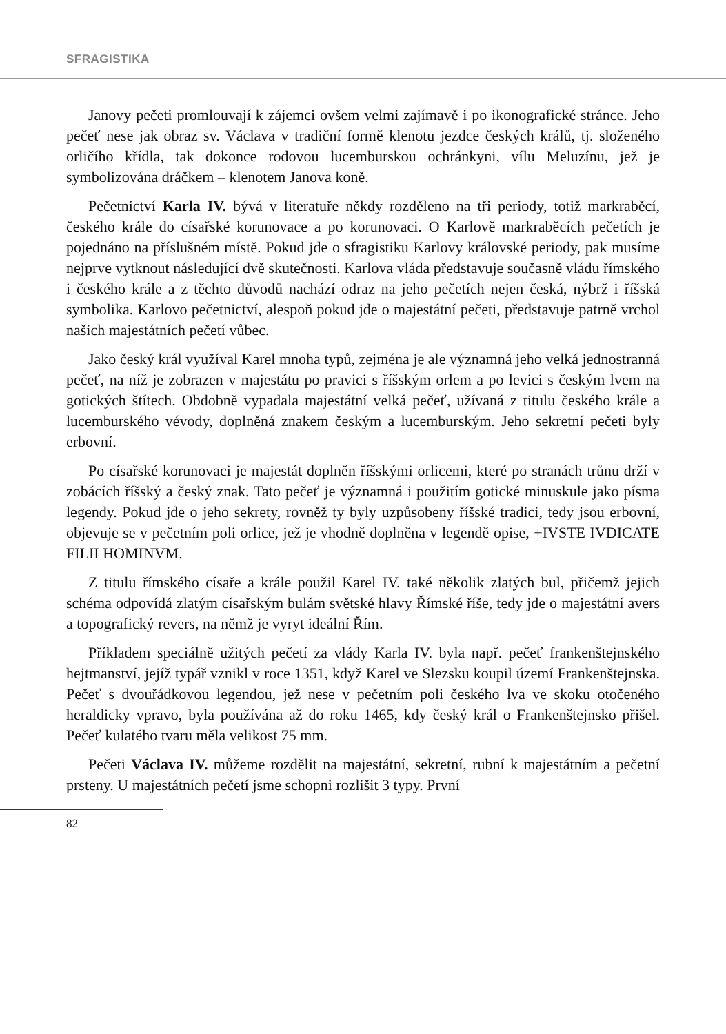SFRAGISTIKA
Janovy pečeti promlouvají k zájemci ovšem velmi zajímavě i po ikonografické stránce. Jeho pečeť nese jak obraz sv. Václava v tradiční formě klenotu jezdce českých králů, tj. složeného orličího křídla, tak dokonce rodovou lucemburskou ochránkyni, vílu Meluzínu, jež je symbolizována dráčkem – klenotem Janova koně.
Pečetnictví Karla IV. bývá v literatuře někdy rozděleno na tři periody, totiž markraběcí, českého krále do císařské korunovace a po korunovaci. O Karlově markraběcích pečetích je pojednáno na příslušném místě. Pokud jde o sfragistiku Karlovy královské periody, pak musíme nejprve vytknout následující dvě skutečnosti. Karlova vláda představuje současně vládu římského i českého krále a z těchto důvodů nachází odraz na jeho pečetích nejen česká, nýbrž i říšská symbolika. Karlovo pečetnictví, alespoň pokud jde o majestátní pečeti, představuje patrně vrchol našich majestátních pečetí vůbec.
Jako český král využíval Karel mnoha typů, zejména je ale významná jeho velká jednostranná pečeť, na níž je zobrazen v majestátu po pravici s říšským orlem a po levici s českým lvem na gotických štítech. Obdobně vypadala majestátní velká pečeť, užívaná z titulu českého krále a lucemburského vévody, doplněná znakem českým a lucemburským. Jeho sekretní pečeti byly erbovní.
Po císařské korunovaci je majestát doplněn říšskými orlicemi, které po stranách trůnu drží v zobácích říšský a český znak. Tato pečeť je významná i použitím gotické minuskule jako písma legendy. Pokud jde o jeho sekrety, rovněž ty byly uzpůsobeny říšské tradici, tedy jsou erbovní, objevuje se v pečetním poli orlice, jež je vhodně doplněna v legendě opise, +IVSTE IVDICATE FILII HOMINVM.
Z titulu římského císaře a krále použil Karel IV. také několik zlatých bul, přičemž jejich schéma odpovídá zlatým císařským bulám světské hlavy Římské říše, tedy jde o majestátní avers a topografický revers, na němž je vyryt ideální Řím.
Příkladem speciálně užitých pečetí za vlády Karla IV. byla např. pečeť frankenštejnského hejtmanství, jejíž typář vznikl v roce 1351, když Karel ve Slezsku koupil území Frankenštejnska. Pečeť s dvouřádkovou legendou, jež nese v pečetním poli českého lva ve skoku otočeného heraldicky vpravo, byla používána až do roku 1465, kdy český král o Frankenštejnsko přišel. Pečeť kulatého tvaru měla velikost 75 mm.
Pečeti Václava IV. můžeme rozdělit na majestátní, sekretní, rubní k majestátním a pečetní prsteny. U majestátních pečetí jsme schopni rozlišit 3 typy. První
82